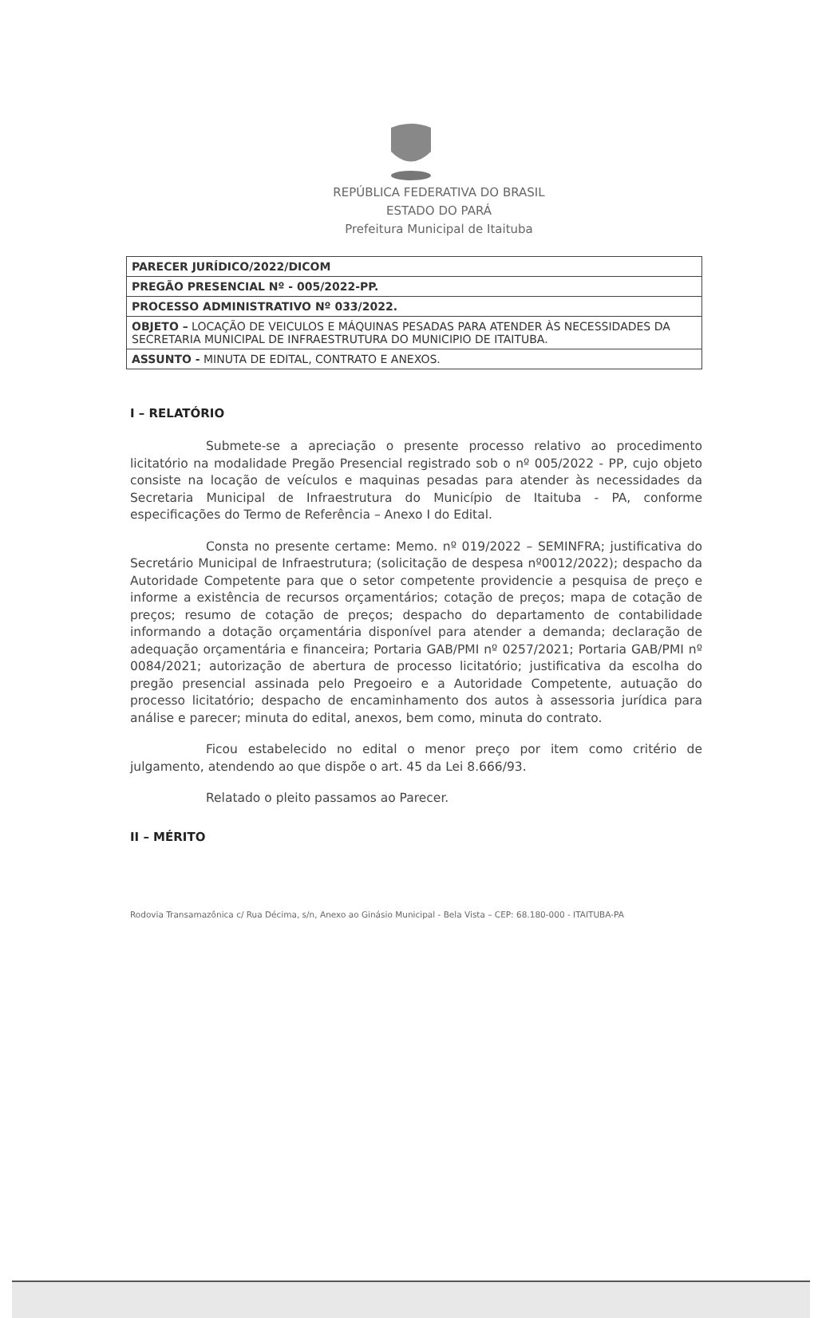REPÚBLICA FEDERATIVA DO BRASIL
ESTADO DO PARÁ
Prefeitura Municipal de Itaituba
| PARECER JURÍDICO/2022/DICOM |
| PREGÃO PRESENCIAL Nº - 005/2022-PP. |
| PROCESSO ADMINISTRATIVO Nº 033/2022. |
| OBJETO – LOCAÇÃO DE VEICULOS E MÁQUINAS PESADAS PARA ATENDER ÀS NECESSIDADES DA SECRETARIA MUNICIPAL DE INFRAESTRUTURA DO MUNICIPIO DE ITAITUBA. |
| ASSUNTO - MINUTA DE EDITAL, CONTRATO E ANEXOS. |
I – RELATÓRIO
Submete-se a apreciação o presente processo relativo ao procedimento licitatório na modalidade Pregão Presencial registrado sob o nº 005/2022 - PP, cujo objeto consiste na locação de veículos e maquinas pesadas para atender às necessidades da Secretaria Municipal de Infraestrutura do Município de Itaituba - PA, conforme especificações do Termo de Referência – Anexo I do Edital.
Consta no presente certame: Memo. nº 019/2022 – SEMINFRA; justificativa do Secretário Municipal de Infraestrutura; (solicitação de despesa nº0012/2022); despacho da Autoridade Competente para que o setor competente providencie a pesquisa de preço e informe a existência de recursos orçamentários; cotação de preços; mapa de cotação de preços; resumo de cotação de preços; despacho do departamento de contabilidade informando a dotação orçamentária disponível para atender a demanda; declaração de adequação orçamentária e financeira; Portaria GAB/PMI nº 0257/2021; Portaria GAB/PMI nº 0084/2021; autorização de abertura de processo licitatório; justificativa da escolha do pregão presencial assinada pelo Pregoeiro e a Autoridade Competente, autuação do processo licitatório; despacho de encaminhamento dos autos à assessoria jurídica para análise e parecer; minuta do edital, anexos, bem como, minuta do contrato.
Ficou estabelecido no edital o menor preço por item como critério de julgamento, atendendo ao que dispõe o art. 45 da Lei 8.666/93.
Relatado o pleito passamos ao Parecer.
II – MÉRITO
Rodovia Transamazônica c/ Rua Décima, s/n, Anexo ao Ginásio Municipal - Bela Vista – CEP: 68.180-000 - ITAITUBA-PA